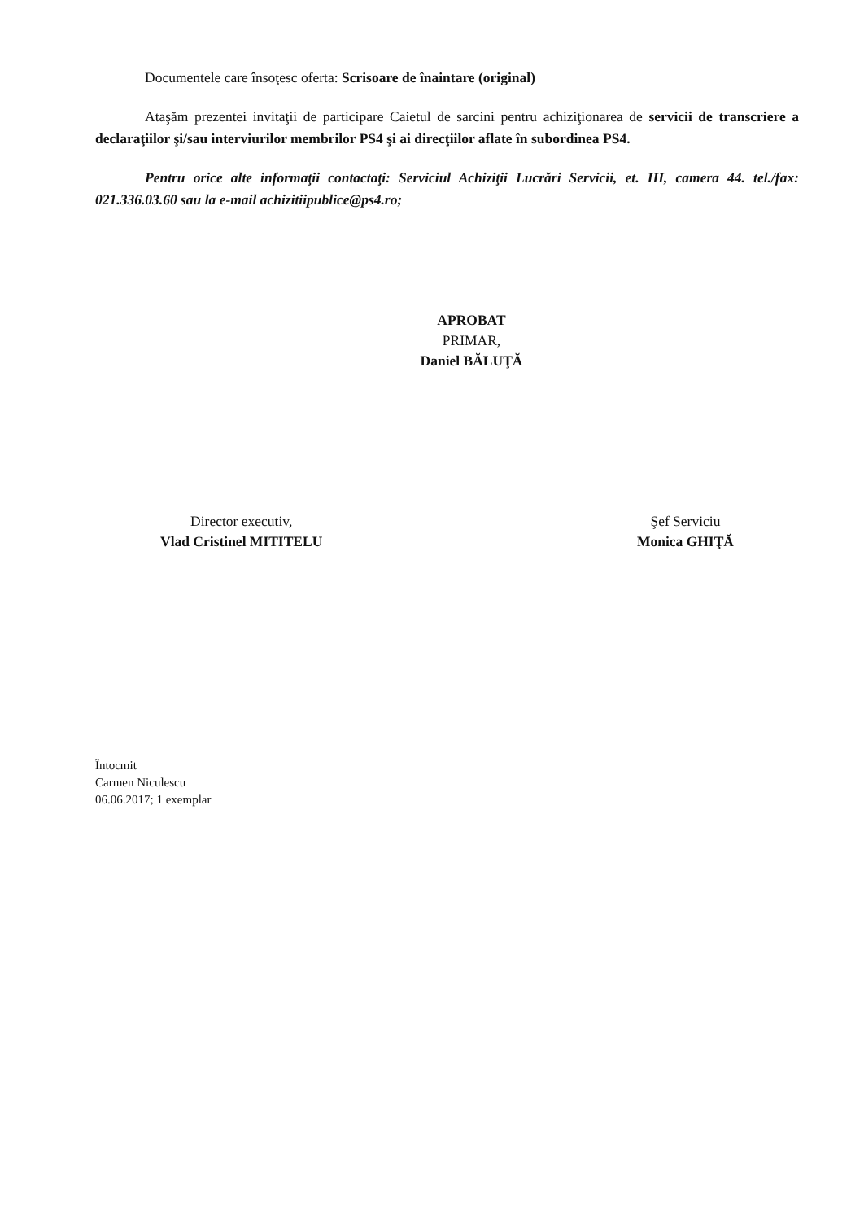Documentele care însoţesc oferta: Scrisoare de înaintare (original)
Ataşăm prezentei invitaţii de participare Caietul de sarcini pentru achiziţionarea de servicii de transcriere a declaraţiilor şi/sau interviurilor membrilor PS4 şi ai direcţiilor aflate în subordinea PS4.
Pentru orice alte informaţii contactaţi: Serviciul Achiziţii Lucrări Servicii, et. III, camera 44. tel./fax: 021.336.03.60 sau la e-mail achizitiipublice@ps4.ro;
APROBAT
PRIMAR,
Daniel BĂLUŢĂ
Director executiv,
Vlad Cristinel MITITELU
Şef Serviciu
Monica GHIŢĂ
Întocmit
Carmen Niculescu
06.06.2017; 1 exemplar